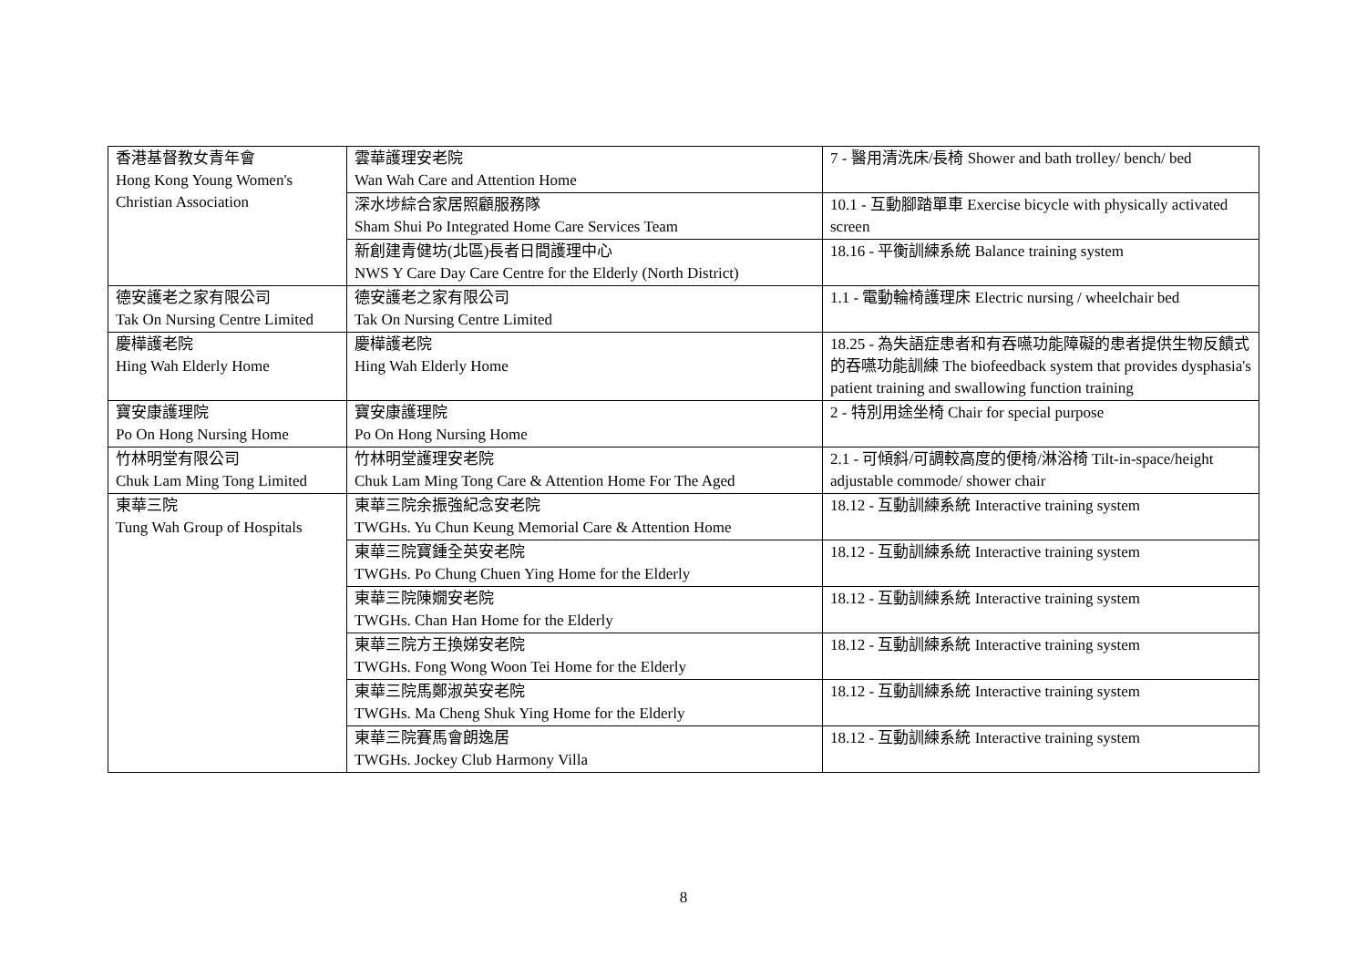| 香港基督教女青年會 Hong Kong Young Women's Christian Association | 雲華護理安老院 Wan Wah Care and Attention Home | 7 - 醫用清洗床/長椅 Shower and bath trolley/ bench/ bed |
| | 深水埗綜合家居照顧服務隊 Sham Shui Po Integrated Home Care Services Team | 10.1 - 互動腳踏單車 Exercise bicycle with physically activated screen |
| | 新創建青健坊(北區)長者日間護理中心 NWS Y Care Day Care Centre for the Elderly (North District) | 18.16 - 平衡訓練系統 Balance training system |
| 德安護老之家有限公司 Tak On Nursing Centre Limited | 德安護老之家有限公司 Tak On Nursing Centre Limited | 1.1 - 電動輪椅護理床 Electric nursing / wheelchair bed |
| 慶樺護老院 Hing Wah Elderly Home | 慶樺護老院 Hing Wah Elderly Home | 18.25 - 為失語症患者和有吞嚥功能障礙的患者提供生物反饋式的吞嚥功能訓練 The biofeedback system that provides dysphasia's patient training and swallowing function training |
| 寶安康護理院 Po On Hong Nursing Home | 寶安康護理院 Po On Hong Nursing Home | 2 - 特別用途坐椅 Chair for special purpose |
| 竹林明堂有限公司 Chuk Lam Ming Tong Limited | 竹林明堂護理安老院 Chuk Lam Ming Tong Care & Attention Home For The Aged | 2.1 - 可傾斜/可調較高度的便椅/淋浴椅 Tilt-in-space/height adjustable commode/ shower chair |
| 東華三院 Tung Wah Group of Hospitals | 東華三院余振強紀念安老院 TWGHs. Yu Chun Keung Memorial Care & Attention Home | 18.12 - 互動訓練系統 Interactive training system |
| | 東華三院寶鍾全英安老院 TWGHs. Po Chung Chuen Ying Home for the Elderly | 18.12 - 互動訓練系統 Interactive training system |
| | 東華三院陳嫺安老院 TWGHs. Chan Han Home for the Elderly | 18.12 - 互動訓練系統 Interactive training system |
| | 東華三院方王換娣安老院 TWGHs. Fong Wong Woon Tei Home for the Elderly | 18.12 - 互動訓練系統 Interactive training system |
| | 東華三院馬鄭淑英安老院 TWGHs. Ma Cheng Shuk Ying Home for the Elderly | 18.12 - 互動訓練系統 Interactive training system |
| | 東華三院賽馬會朗逸居 TWGHs. Jockey Club Harmony Villa | 18.12 - 互動訓練系統 Interactive training system |
8